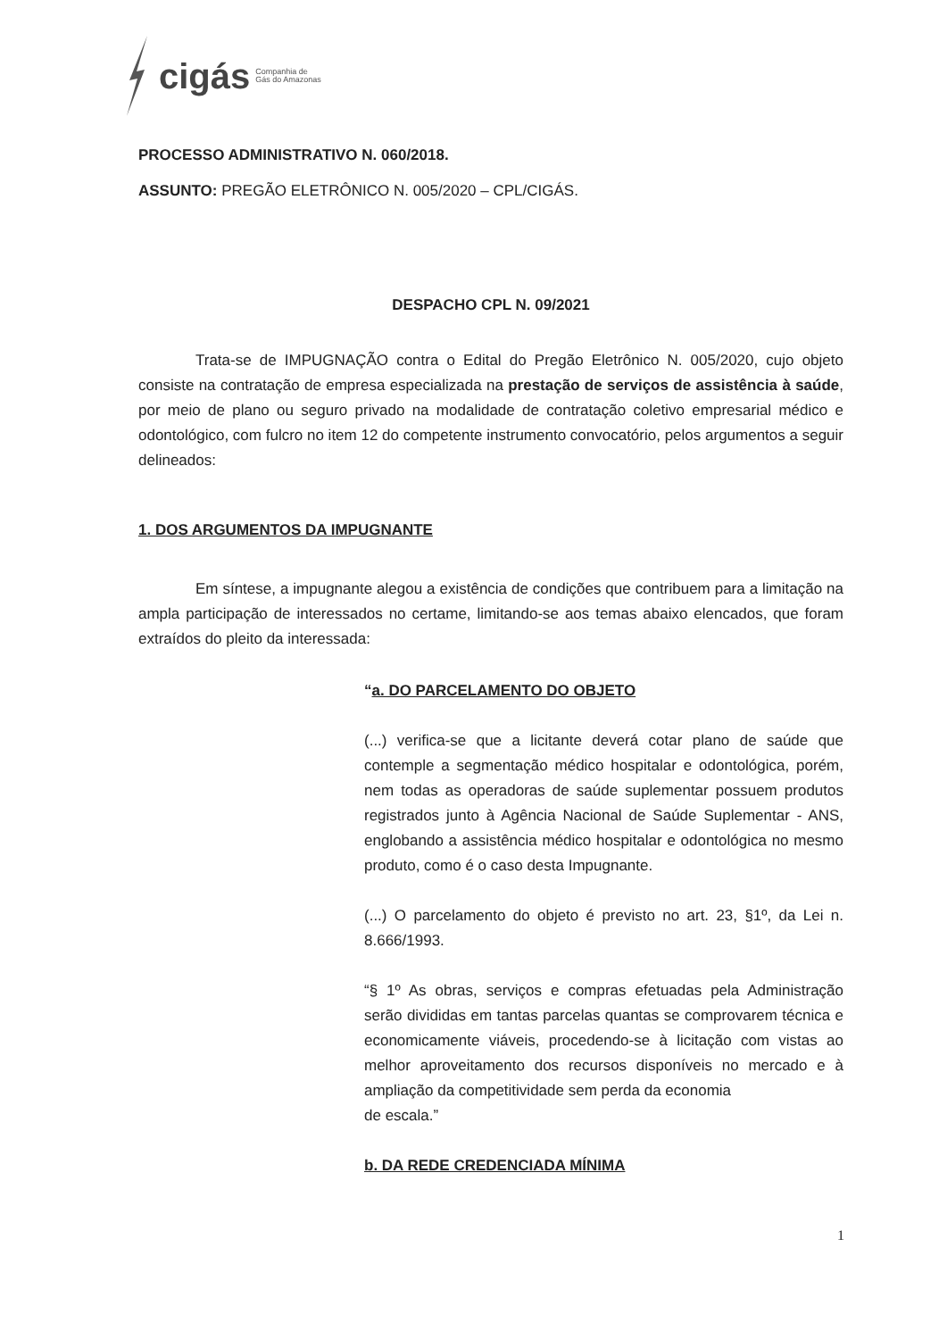cigás Companhia de
Gás do Amazonas
PROCESSO ADMINISTRATIVO N. 060/2018.
ASSUNTO: PREGÃO ELETRÔNICO N. 005/2020 – CPL/CIGÁS.
DESPACHO CPL N. 09/2021
Trata-se de IMPUGNAÇÃO contra o Edital do Pregão Eletrônico N. 005/2020, cujo objeto consiste na contratação de empresa especializada na prestação de serviços de assistência à saúde, por meio de plano ou seguro privado na modalidade de contratação coletivo empresarial médico e odontológico, com fulcro no item 12 do competente instrumento convocatório, pelos argumentos a seguir delineados:
1. DOS ARGUMENTOS DA IMPUGNANTE
Em síntese, a impugnante alegou a existência de condições que contribuem para a limitação na ampla participação de interessados no certame, limitando-se aos temas abaixo elencados, que foram extraídos do pleito da interessada:
“a. DO PARCELAMENTO DO OBJETO
(...) verifica-se que a licitante deverá cotar plano de saúde que contemple a segmentação médico hospitalar e odontológica, porém, nem todas as operadoras de saúde suplementar possuem produtos registrados junto à Agência Nacional de Saúde Suplementar - ANS, englobando a assistência médico hospitalar e odontológica no mesmo produto, como é o caso desta Impugnante.
(...) O parcelamento do objeto é previsto no art. 23, §1º, da Lei n. 8.666/1993.
“§ 1º As obras, serviços e compras efetuadas pela Administração serão divididas em tantas parcelas quantas se comprovarem técnica e economicamente viáveis, procedendo-se à licitação com vistas ao melhor aproveitamento dos recursos disponíveis no mercado e à ampliação da competitividade sem perda da economia
de escala.”
b. DA REDE CREDENCIADA MÍNIMA
1